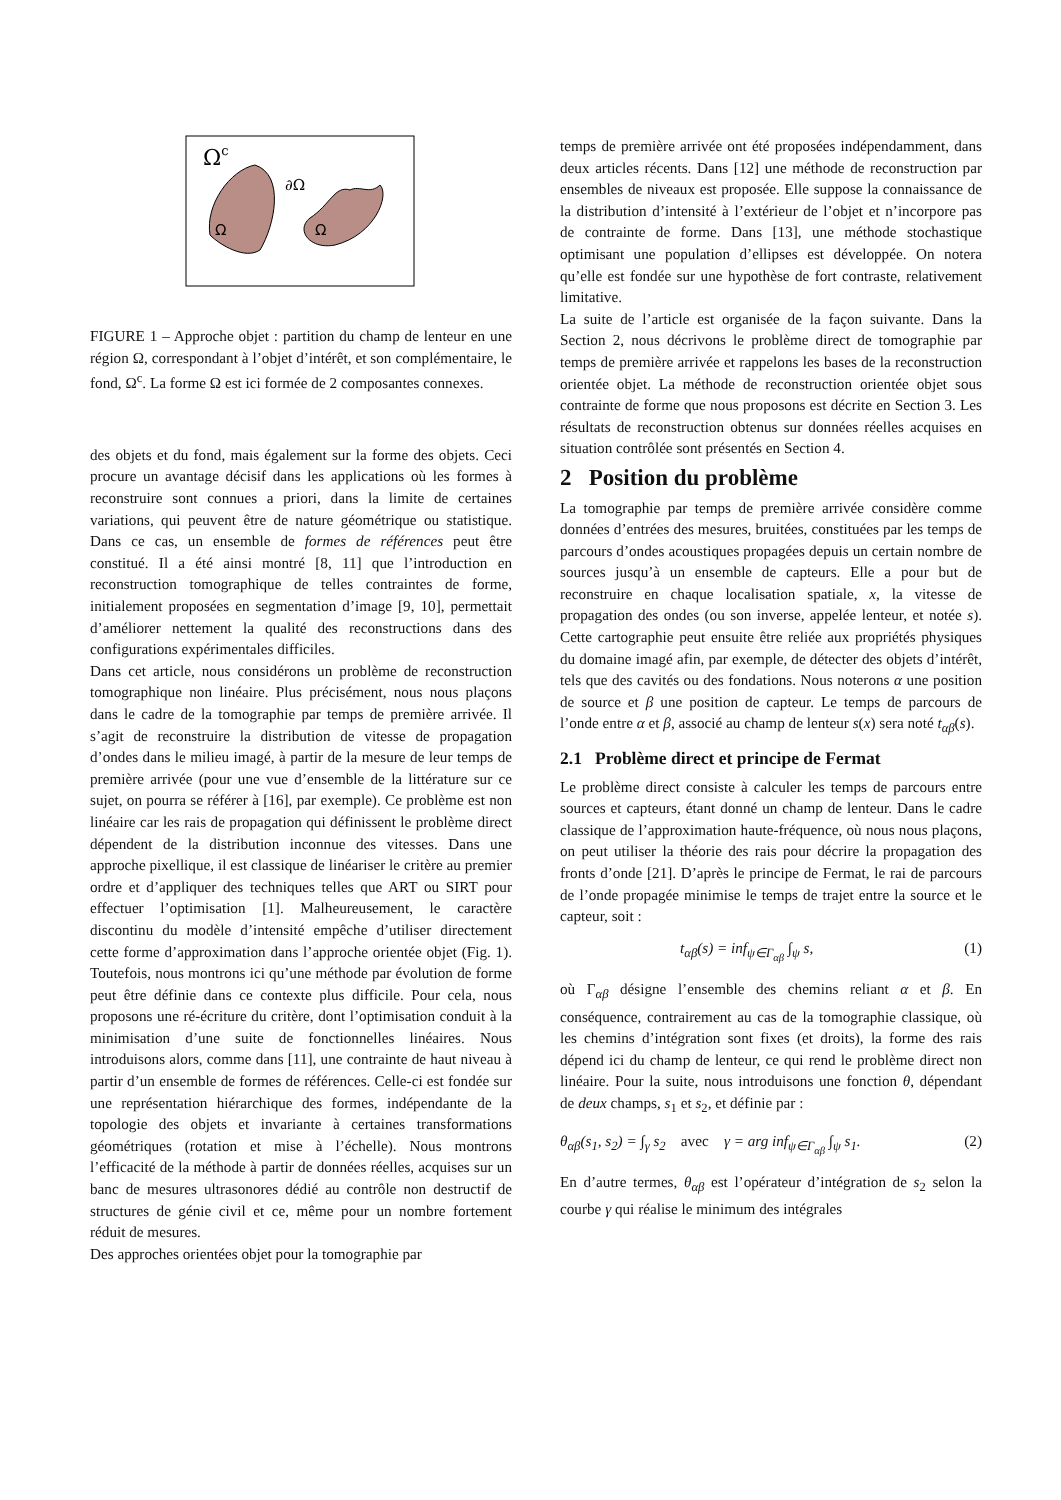Ωc
∂Ω
Ω
Ω
FIGURE 1 – Approche objet : partition du champ de lenteur en une région Ω, correspondant à l’objet d’intérêt, et son complémentaire, le fond, Ω<sup>c</sup>. La forme Ω est ici formée de 2 composantes connexes.
des objets et du fond, mais également sur la forme des objets. Ceci procure un avantage décisif dans les applications où les formes à reconstruire sont connues a priori, dans la limite de certaines variations, qui peuvent être de nature géométrique ou statistique. Dans ce cas, un ensemble de formes de références peut être constitué. Il a été ainsi montré [8, 11] que l’introduction en reconstruction tomographique de telles contraintes de forme, initialement proposées en segmentation d’image [9, 10], permettait d’améliorer nettement la qualité des reconstructions dans des configurations expérimentales difficiles.
Dans cet article, nous considérons un problème de reconstruction tomographique non linéaire. Plus précisément, nous nous plaçons dans le cadre de la tomographie par temps de première arrivée. Il s’agit de reconstruire la distribution de vitesse de propagation d’ondes dans le milieu imagé, à partir de la mesure de leur temps de première arrivée (pour une vue d’ensemble de la littérature sur ce sujet, on pourra se référer à [16], par exemple). Ce problème est non linéaire car les rais de propagation qui définissent le problème direct dépendent de la distribution inconnue des vitesses. Dans une approche pixellique, il est classique de linéariser le critère au premier ordre et d’appliquer des techniques telles que ART ou SIRT pour effectuer l’optimisation [1]. Malheureusement, le caractère discontinu du modèle d’intensité empêche d’utiliser directement cette forme d’approximation dans l’approche orientée objet (Fig. 1). Toutefois, nous montrons ici qu’une méthode par évolution de forme peut être définie dans ce contexte plus difficile. Pour cela, nous proposons une ré-écriture du critère, dont l’optimisation conduit à la minimisation d’une suite de fonctionnelles linéaires. Nous introduisons alors, comme dans [11], une contrainte de haut niveau à partir d’un ensemble de formes de références. Celle-ci est fondée sur une représentation hiérarchique des formes, indépendante de la topologie des objets et invariante à certaines transformations géométriques (rotation et mise à l’échelle). Nous montrons l’efficacité de la méthode à partir de données réelles, acquises sur un banc de mesures ultrasonores dédié au contrôle non destructif de structures de génie civil et ce, même pour un nombre fortement réduit de mesures.
Des approches orientées objet pour la tomographie par
temps de première arrivée ont été proposées indépendamment, dans deux articles récents. Dans [12] une méthode de reconstruction par ensembles de niveaux est proposée. Elle suppose la connaissance de la distribution d’intensité à l’extérieur de l’objet et n’incorpore pas de contrainte de forme. Dans [13], une méthode stochastique optimisant une population d’ellipses est développée. On notera qu’elle est fondée sur une hypothèse de fort contraste, relativement limitative.
La suite de l’article est organisée de la façon suivante. Dans la Section 2, nous décrivons le problème direct de tomographie par temps de première arrivée et rappelons les bases de la reconstruction orientée objet. La méthode de reconstruction orientée objet sous contrainte de forme que nous proposons est décrite en Section 3. Les résultats de reconstruction obtenus sur données réelles acquises en situation contrôlée sont présentés en Section 4.
2 Position du problème
La tomographie par temps de première arrivée considère comme données d’entrées des mesures, bruitées, constituées par les temps de parcours d’ondes acoustiques propagées depuis un certain nombre de sources jusqu’à un ensemble de capteurs. Elle a pour but de reconstruire en chaque localisation spatiale, x, la vitesse de propagation des ondes (ou son inverse, appelée lenteur, et notée s). Cette cartographie peut ensuite être reliée aux propriétés physiques du domaine imagé afin, par exemple, de détecter des objets d’intérêt, tels que des cavités ou des fondations. Nous noterons α une position de source et β une position de capteur. Le temps de parcours de l’onde entre α et β, associé au champ de lenteur s(x) sera noté t<sub>αβ</sub>(s).
2.1 Problème direct et principe de Fermat
Le problème direct consiste à calculer les temps de parcours entre sources et capteurs, étant donné un champ de lenteur. Dans le cadre classique de l’approximation haute-fréquence, où nous nous plaçons, on peut utiliser la théorie des rais pour décrire la propagation des fronts d’onde [21]. D’après le principe de Fermat, le rai de parcours de l’onde propagée minimise le temps de trajet entre la source et le capteur, soit :
t<sub>αβ</sub>(s) = inf<sub>ψ∈Γ<sub>αβ</sub></sub> ∫<sub>ψ</sub> s, (1)
où Γ<sub>αβ</sub> désigne l’ensemble des chemins reliant α et β. En conséquence, contrairement au cas de la tomographie classique, où les chemins d’intégration sont fixes (et droits), la forme des rais dépend ici du champ de lenteur, ce qui rend le problème direct non linéaire. Pour la suite, nous introduisons une fonction θ, dépendant de deux champs, s<sub>1</sub> et s<sub>2</sub>, et définie par :
θ<sub>αβ</sub>(s<sub>1</sub>, s<sub>2</sub>) = ∫<sub>γ</sub> s<sub>2</sub> avec γ = arg inf<sub>ψ∈Γ<sub>αβ</sub></sub> ∫<sub>ψ</sub> s<sub>1</sub>. (2)
En d’autre termes, θ<sub>αβ</sub> est l’opérateur d’intégration de s<sub>2</sub> selon la courbe γ qui réalise le minimum des intégrales